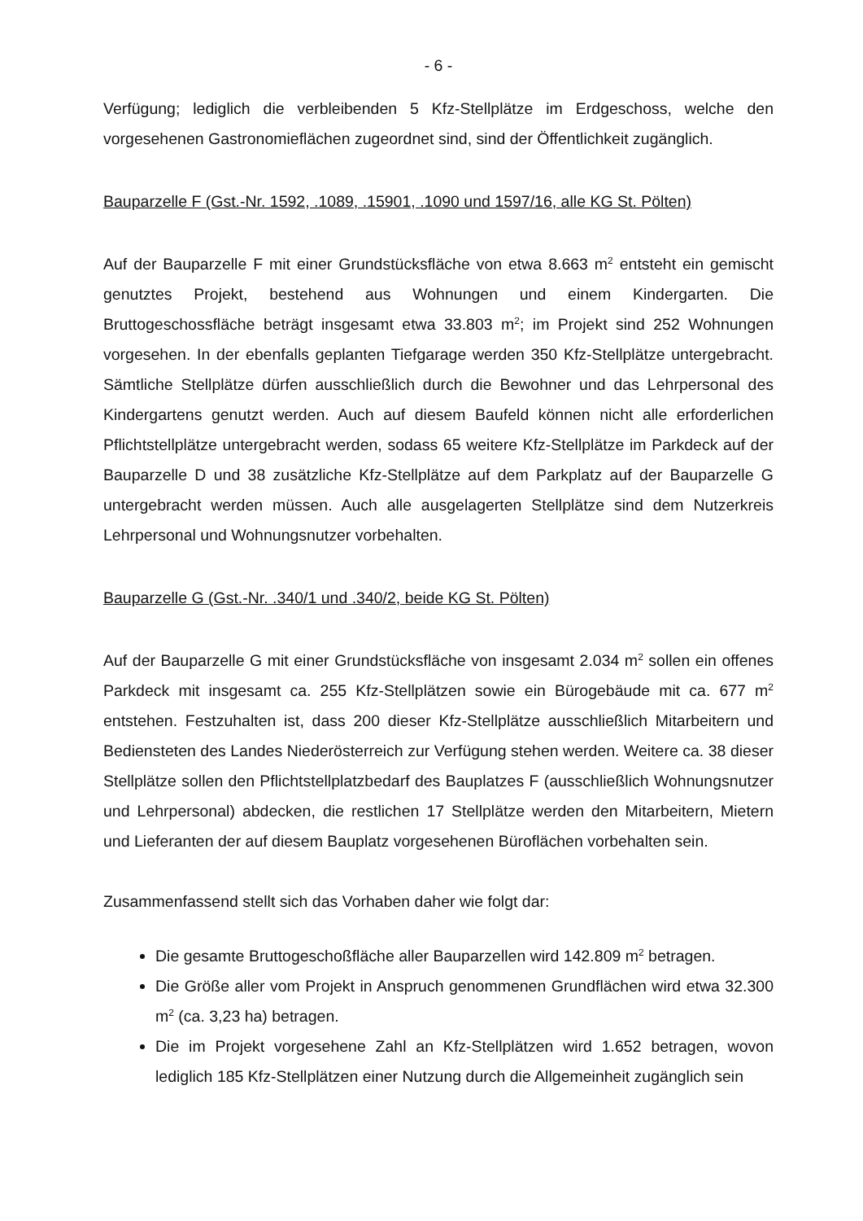- 6 -
Verfügung; lediglich die verbleibenden 5 Kfz-Stellplätze im Erdgeschoss, welche den vorgesehenen Gastronomieflächen zugeordnet sind, sind der Öffentlichkeit zugänglich.
Bauparzelle F (Gst.-Nr. 1592, .1089, .15901, .1090 und 1597/16, alle KG St. Pölten)
Auf der Bauparzelle F mit einer Grundstücksfläche von etwa 8.663 m<sup>2</sup> entsteht ein gemischt genutztes Projekt, bestehend aus Wohnungen und einem Kindergarten. Die Bruttogeschossfläche beträgt insgesamt etwa 33.803 m<sup>2</sup>; im Projekt sind 252 Wohnungen vorgesehen. In der ebenfalls geplanten Tiefgarage werden 350 Kfz-Stellplätze untergebracht. Sämtliche Stellplätze dürfen ausschließlich durch die Bewohner und das Lehrpersonal des Kindergartens genutzt werden. Auch auf diesem Baufeld können nicht alle erforderlichen Pflichtstellplätze untergebracht werden, sodass 65 weitere Kfz-Stellplätze im Parkdeck auf der Bauparzelle D und 38 zusätzliche Kfz-Stellplätze auf dem Parkplatz auf der Bauparzelle G untergebracht werden müssen. Auch alle ausgelagerten Stellplätze sind dem Nutzerkreis Lehrpersonal und Wohnungsnutzer vorbehalten.
Bauparzelle G (Gst.-Nr. .340/1 und .340/2, beide KG St. Pölten)
Auf der Bauparzelle G mit einer Grundstücksfläche von insgesamt 2.034 m<sup>2</sup> sollen ein offenes Parkdeck mit insgesamt ca. 255 Kfz-Stellplätzen sowie ein Bürogebäude mit ca. 677 m<sup>2</sup> entstehen. Festzuhalten ist, dass 200 dieser Kfz-Stellplätze ausschließlich Mitarbeitern und Bediensteten des Landes Niederösterreich zur Verfügung stehen werden. Weitere ca. 38 dieser Stellplätze sollen den Pflichtstellplatzbedarf des Bauplatzes F (ausschließlich Wohnungsnutzer und Lehrpersonal) abdecken, die restlichen 17 Stellplätze werden den Mitarbeitern, Mietern und Lieferanten der auf diesem Bauplatz vorgesehenen Büroflächen vorbehalten sein.
Zusammenfassend stellt sich das Vorhaben daher wie folgt dar:
Die gesamte Bruttogeschoßfläche aller Bauparzellen wird 142.809 m<sup>2</sup> betragen.
Die Größe aller vom Projekt in Anspruch genommenen Grundflächen wird etwa 32.300 m<sup>2</sup> (ca. 3,23 ha) betragen.
Die im Projekt vorgesehene Zahl an Kfz-Stellplätzen wird 1.652 betragen, wovon lediglich 185 Kfz-Stellplätzen einer Nutzung durch die Allgemeinheit zugänglich sein